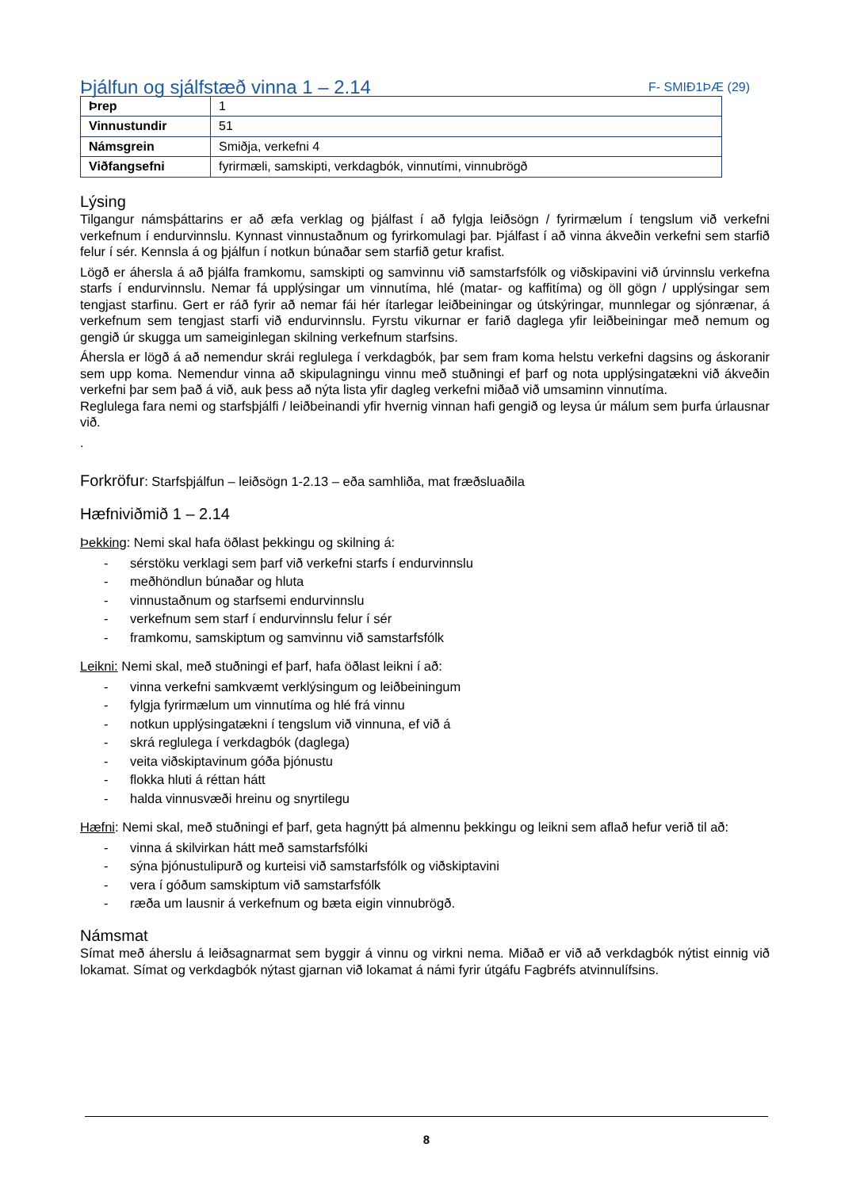Þjálfun og sjálfstæð vinna 1 – 2.14
F- SMIÐ1ÞÆ (29)
| Þrep | 1 |
| Vinnustundir | 51 |
| Námsgrein | Smiðja, verkefni 4 |
| Viðfangsefni | fyrirmæli, samskipti, verkdagbók, vinnutími, vinnubrögð |
Lýsing
Tilgangur námsþáttarins er að æfa verklag og þjálfast í að fylgja leiðsögn / fyrirmælum í tengslum við verkefni verkefnum í endurvinnslu. Kynnast vinnustaðnum og fyrirkomulagi þar. Þjálfast í að vinna ákveðin verkefni sem starfið felur í sér. Kennsla á og þjálfun í notkun búnaðar sem starfið getur krafist.
Lögð er áhersla á að þjálfa framkomu, samskipti og samvinnu við samstarfsfólk og viðskipavini við úrvinnslu verkefna starfs í endurvinnslu. Nemar fá upplýsingar um vinnutíma, hlé (matar- og kaffitíma) og öll gögn / upplýsingar sem tengjast starfinu. Gert er ráð fyrir að nemar fái hér ítarlegar leiðbeiningar og útskýringar, munnlegar og sjónrænar, á verkefnum sem tengjast starfi við endurvinnslu. Fyrstu vikurnar er farið daglega yfir leiðbeiningar með nemum og gengið úr skugga um sameiginlegan skilning verkefnum starfsins.
Áhersla er lögð á að nemendur skrái reglulega í verkdagbók, þar sem fram koma helstu verkefni dagsins og áskoranir sem upp koma. Nemendur vinna að skipulagningu vinnu með stuðningi ef þarf og nota upplýsingatækni við ákveðin verkefni þar sem það á við, auk þess að nýta lista yfir dagleg verkefni miðað við umsaminn vinnutíma.
Reglulega fara nemi og starfsþjálfi / leiðbeinandi yfir hvernig vinnan hafi gengið og leysa úr málum sem þurfa úrlausnar við.
.
Forkröfur: Starfsþjálfun – leiðsögn 1-2.13 – eða samhliða, mat fræðsluaðila
Hæfniviðmið 1 – 2.14
Þekking: Nemi skal hafa öðlast þekkingu og skilning á:
- sérstöku verklagi sem þarf við verkefni starfs í endurvinnslu
- meðhöndlun búnaðar og hluta
- vinnustaðnum og starfsemi endurvinnslu
- verkefnum sem starf í endurvinnslu felur í sér
- framkomu, samskiptum og samvinnu við samstarfsfólk
Leikni: Nemi skal, með stuðningi ef þarf, hafa öðlast leikni í að:
- vinna verkefni samkvæmt verklýsingum og leiðbeiningum
- fylgja fyrirmælum um vinnutíma og hlé frá vinnu
- notkun upplýsingatækni í tengslum við vinnuna, ef við á
- skrá reglulega í verkdagbók (daglega)
- veita viðskiptavinum góða þjónustu
- flokka hluti á réttan hátt
- halda vinnusvæði hreinu og snyrtilegu
Hæfni: Nemi skal, með stuðningi ef þarf, geta hagnýtt þá almennu þekkingu og leikni sem aflað hefur verið til að:
- vinna á skilvirkan hátt með samstarfsfólki
- sýna þjónustulipurð og kurteisi við samstarfsfólk og viðskiptavini
- vera í góðum samskiptum við samstarfsfólk
- ræða um lausnir á verkefnum og bæta eigin vinnubrögð.
Námsmat
Símat með áherslu á leiðsagnarmat sem byggir á vinnu og virkni nema. Miðað er við að verkdagbók nýtist einnig við lokamat. Símat og verkdagbók nýtast gjarnan við lokamat á námi fyrir útgáfu Fagbréfs atvinnulífsins.
8